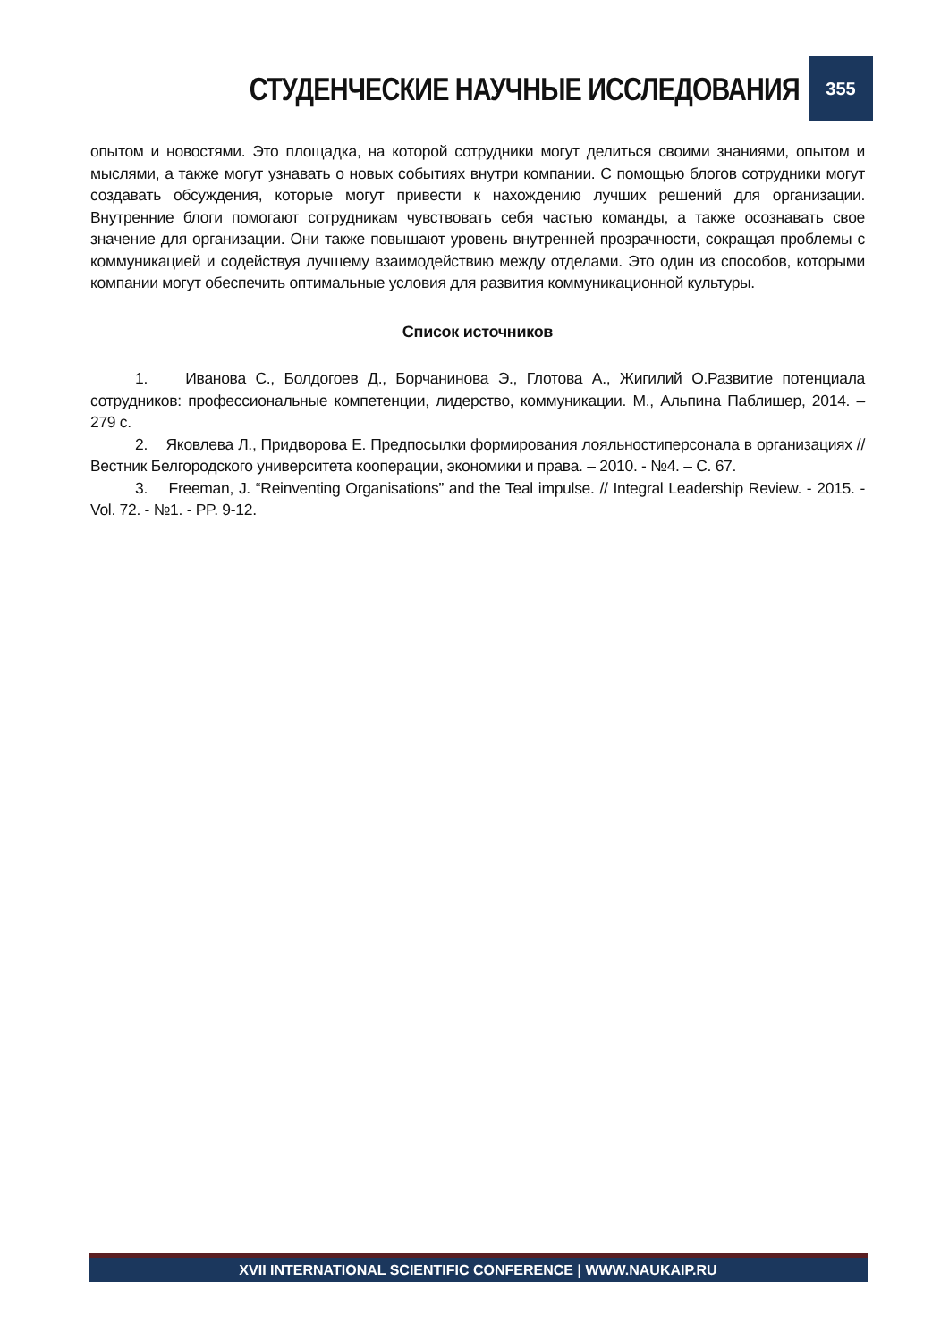СТУДЕНЧЕСКИЕ НАУЧНЫЕ ИССЛЕДОВАНИЯ
355
опытом и новостями. Это площадка, на которой сотрудники могут делиться своими знаниями, опытом и мыслями, а также могут узнавать о новых событиях внутри компании. С помощью блогов сотрудники могут создавать обсуждения, которые могут привести к нахождению лучших решений для организации. Внутренние блоги помогают сотрудникам чувствовать себя частью команды, а также осознавать свое значение для организации. Они также повышают уровень внутренней прозрачности, сокращая проблемы с коммуникацией и содействуя лучшему взаимодействию между отделами. Это один из способов, которыми компании могут обеспечить оптимальные условия для развития коммуникационной культуры.
Список источников
1. Иванова С., Болдогоев Д., Борчанинова Э., Глотова А., Жигилий О.Развитие потенциала сотрудников: профессиональные компетенции, лидерство, коммуникации. М., Альпина Паблишер, 2014. – 279 с.
2. Яковлева Л., Придворова Е. Предпосылки формирования лояльностиперсонала в организациях // Вестник Белгородского университета кооперации, экономики и права. – 2010. - №4. – С. 67.
3. Freeman, J. “Reinventing Organisations” and the Teal impulse. // Integral Leadership Review. - 2015. - Vol. 72. - №1. - PP. 9-12.
XVII INTERNATIONAL SCIENTIFIC CONFERENCE | WWW.NAUKAIP.RU